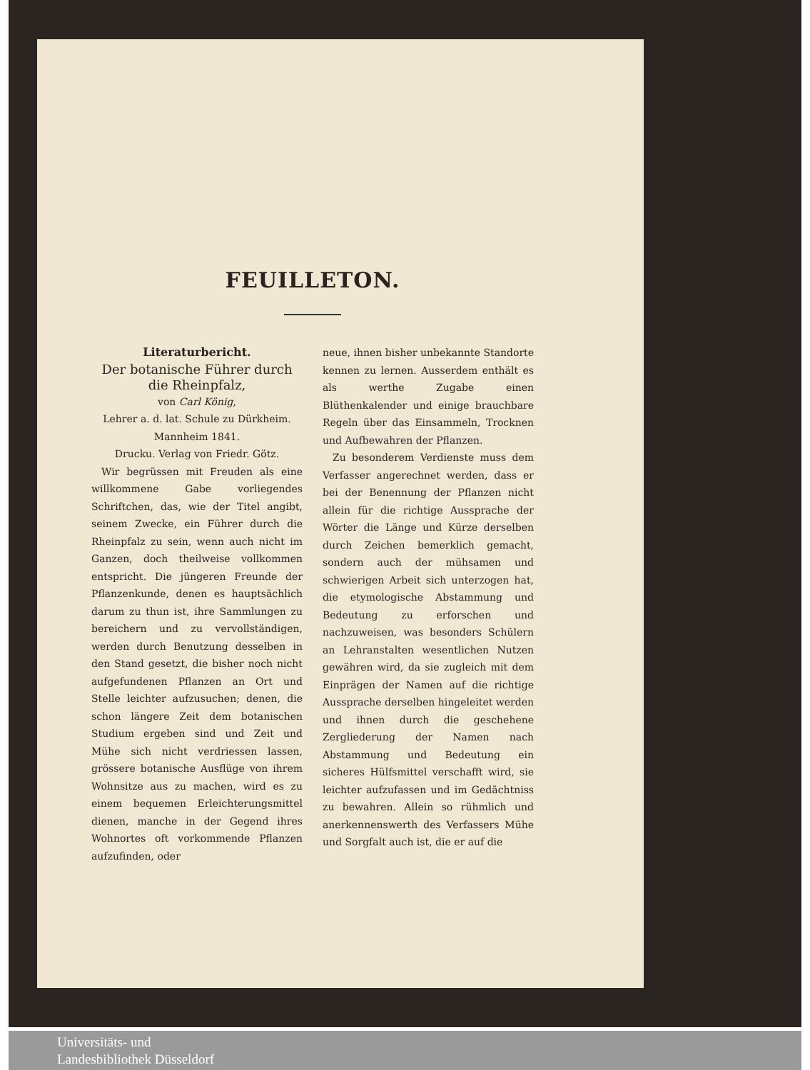FEUILLETON.
Literaturbericht.
Der botanische Führer durch die Rheinpfalz,
von Carl König,
Lehrer a. d. lat. Schule zu Dürkheim.
Mannheim 1841.
Drucku. Verlag von Friedr. Götz.
Wir begrüssen mit Freuden als eine willkommene Gabe vorliegendes Schriftchen, das, wie der Titel angibt, seinem Zwecke, ein Führer durch die Rheinpfalz zu sein, wenn auch nicht im Ganzen, doch theilweise vollkommen entspricht. Die jüngeren Freunde der Pflanzenkunde, denen es hauptsächlich darum zu thun ist, ihre Sammlungen zu bereichern und zu vervollständigen, werden durch Benutzung desselben in den Stand gesetzt, die bisher noch nicht aufgefundenen Pflanzen an Ort und Stelle leichter aufzusuchen; denen, die schon längere Zeit dem botanischen Studium ergeben sind und Zeit und Mühe sich nicht verdriessen lassen, grössere botanische Ausflüge von ihrem Wohnsitze aus zu machen, wird es zu einem bequemen Erleichterungsmittel dienen, manche in der Gegend ihres Wohnortes oft vorkommende Pflanzen aufzufinden, oder
neue, ihnen bisher unbekannte Standorte kennen zu lernen. Ausserdem enthält es als werthe Zugabe einen Blüthenkalender und einige brauchbare Regeln über das Einsammeln, Trocknen und Aufbewahren der Pflanzen.
Zu besonderem Verdienste muss dem Verfasser angerechnet werden, dass er bei der Benennung der Pflanzen nicht allein für die richtige Aussprache der Wörter die Länge und Kürze derselben durch Zeichen bemerklich gemacht, sondern auch der mühsamen und schwierigen Arbeit sich unterzogen hat, die etymologische Abstammung und Bedeutung zu erforschen und nachzuweisen, was besonders Schülern an Lehranstalten wesentlichen Nutzen gewähren wird, da sie zugleich mit dem Einprägen der Namen auf die richtige Aussprache derselben hingeleitet werden und ihnen durch die geschehene Zergliederung der Namen nach Abstammung und Bedeutung ein sicheres Hülfsmittel verschafft wird, sie leichter aufzufassen und im Gedächtniss zu bewahren. Allein so rühmlich und anerkennenswerth des Verfassers Mühe und Sorgfalt auch ist, die er auf die
Universitäts- und
Landesbibliothek Düsseldorf